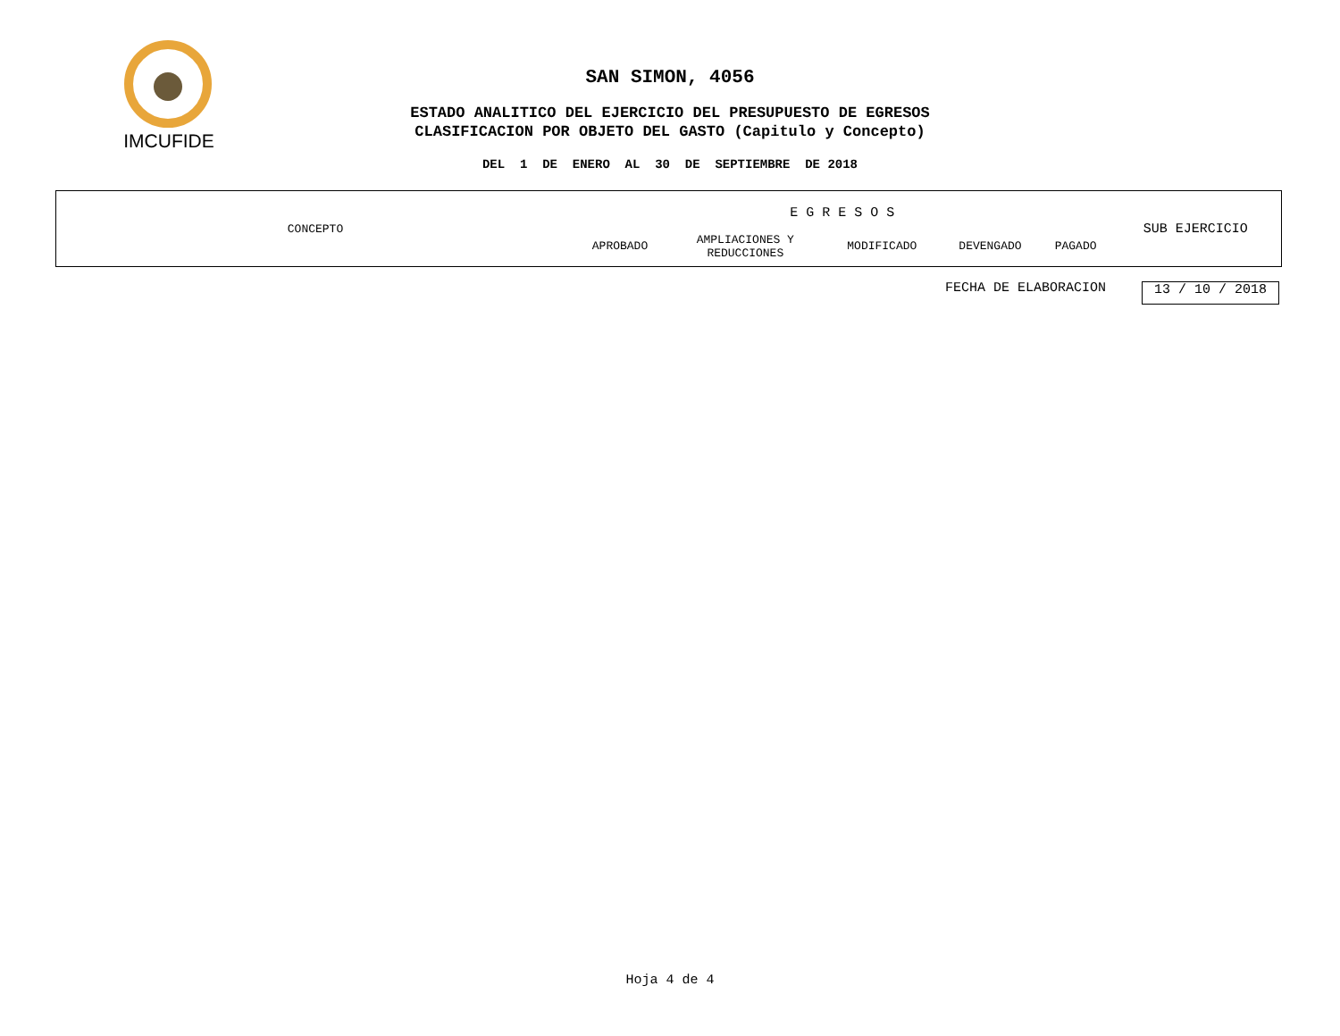IMCUFIDE
SAN SIMON, 4056
ESTADO ANALITICO DEL EJERCICIO DEL PRESUPUESTO DE EGRESOS
CLASIFICACION POR OBJETO DEL GASTO (Capitulo y Concepto)
DEL 1 DE ENERO AL 30 DE SEPTIEMBRE DE 2018
| CONCEPTO | E G R E S O S | | | | | SUB EJERCICIO |
| | APROBADO | AMPLIACIONES Y REDUCCIONES | MODIFICADO | DEVENGADO | PAGADO | |
FECHA DE ELABORACION 13 / 10 / 2018
Hoja 4 de 4